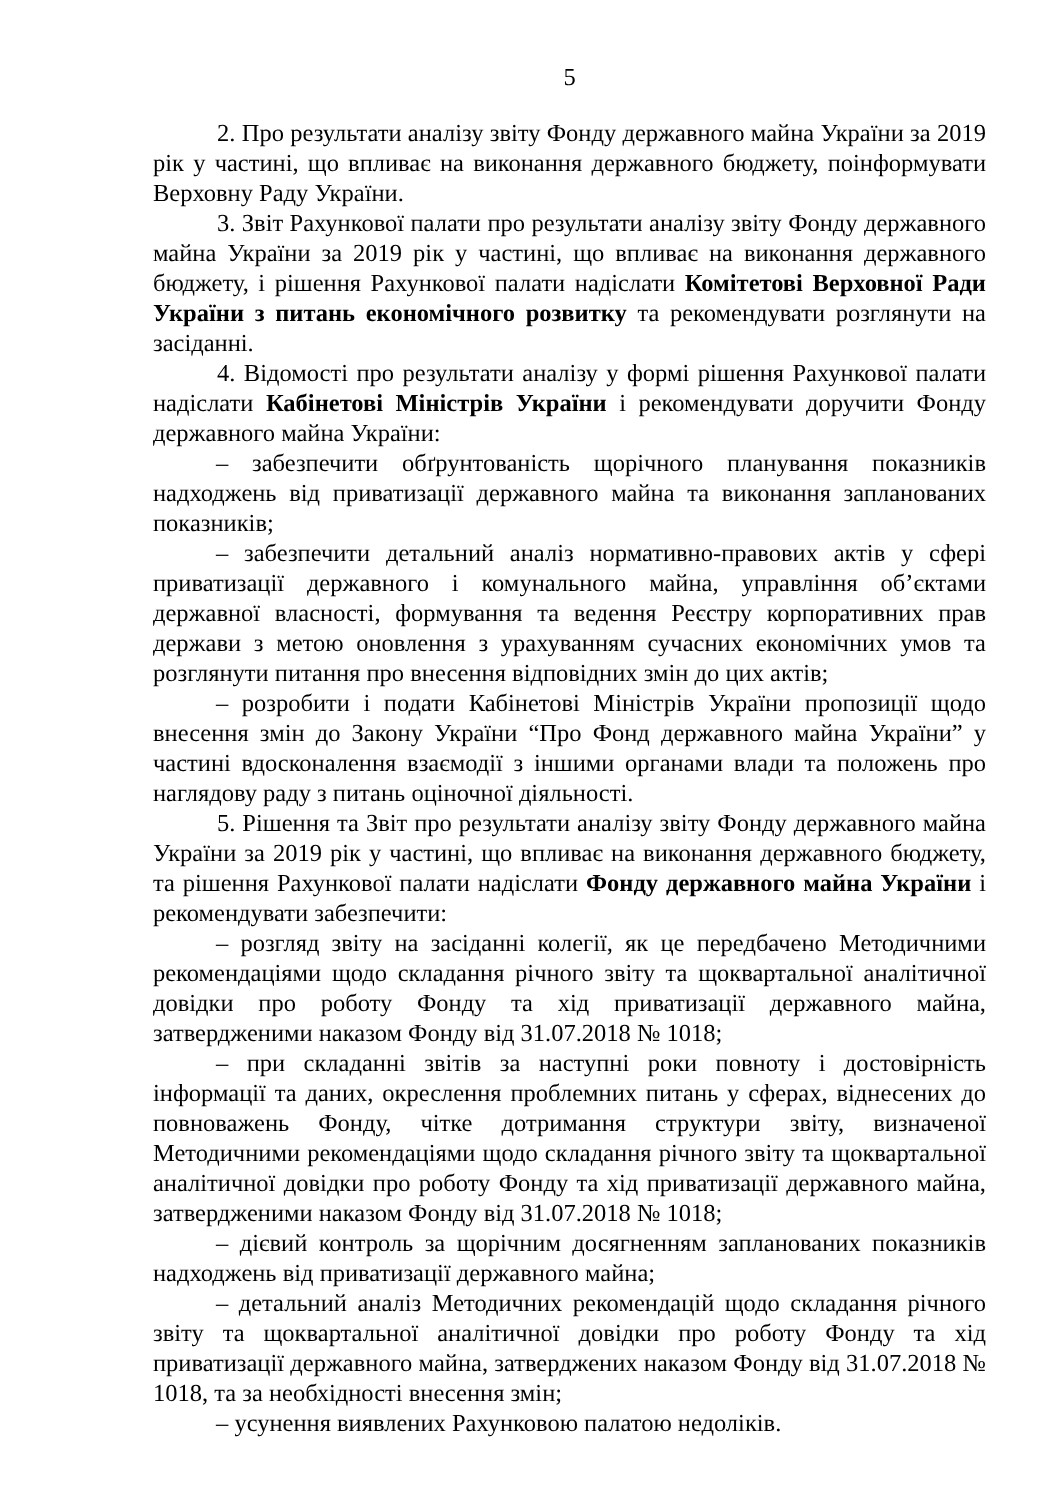5
2. Про результати аналізу звіту Фонду державного майна України за 2019 рік у частині, що впливає на виконання державного бюджету, поінформувати Верховну Раду України.
3. Звіт Рахункової палати про результати аналізу звіту Фонду державного майна України за 2019 рік у частині, що впливає на виконання державного бюджету, і рішення Рахункової палати надіслати Комітетові Верховної Ради України з питань економічного розвитку та рекомендувати розглянути на засіданні.
4. Відомості про результати аналізу у формі рішення Рахункової палати надіслати Кабінетові Міністрів України і рекомендувати доручити Фонду державного майна України:
– забезпечити обґрунтованість щорічного планування показників надходжень від приватизації державного майна та виконання запланованих показників;
– забезпечити детальний аналіз нормативно-правових актів у сфері приватизації державного і комунального майна, управління об’єктами державної власності, формування та ведення Реєстру корпоративних прав держави з метою оновлення з урахуванням сучасних економічних умов та розглянути питання про внесення відповідних змін до цих актів;
– розробити і подати Кабінетові Міністрів України пропозиції щодо внесення змін до Закону України “Про Фонд державного майна України” у частині вдосконалення взаємодії з іншими органами влади та положень про наглядову раду з питань оціночної діяльності.
5. Рішення та Звіт про результати аналізу звіту Фонду державного майна України за 2019 рік у частині, що впливає на виконання державного бюджету, та рішення Рахункової палати надіслати Фонду державного майна України і рекомендувати забезпечити:
– розгляд звіту на засіданні колегії, як це передбачено Методичними рекомендаціями щодо складання річного звіту та щоквартальної аналітичної довідки про роботу Фонду та хід приватизації державного майна, затвердженими наказом Фонду від 31.07.2018 № 1018;
– при складанні звітів за наступні роки повноту і достовірність інформації та даних, окреслення проблемних питань у сферах, віднесених до повноважень Фонду, чітке дотримання структури звіту, визначеної Методичними рекомендаціями щодо складання річного звіту та щоквартальної аналітичної довідки про роботу Фонду та хід приватизації державного майна, затвердженими наказом Фонду від 31.07.2018 № 1018;
– дієвий контроль за щорічним досягненням запланованих показників надходжень від приватизації державного майна;
– детальний аналіз Методичних рекомендацій щодо складання річного звіту та щоквартальної аналітичної довідки про роботу Фонду та хід приватизації державного майна, затверджених наказом Фонду від 31.07.2018 № 1018, та за необхідності внесення змін;
– усунення виявлених Рахунковою палатою недоліків.